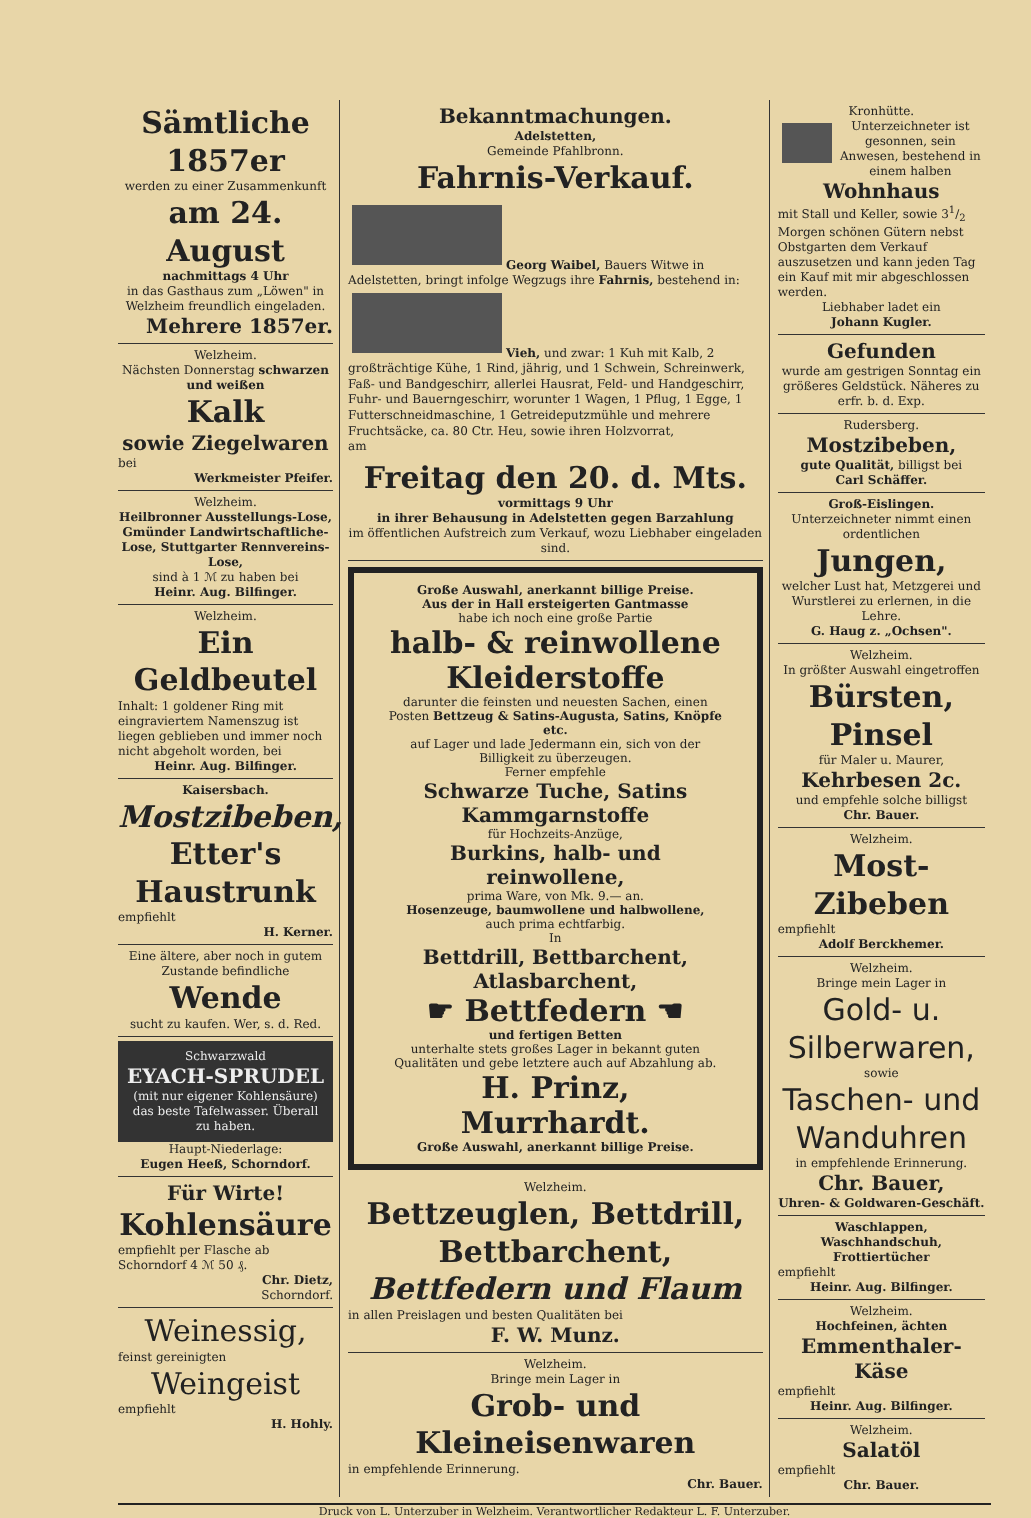Sämtliche 1857er
werden zu einer Zusammenkunft
am 24. August
nachmittags 4 Uhr
in das Gasthaus zum „Löwen" in Welzheim freundlich eingeladen.
Mehrere 1857er.
Welzheim.
Nächsten Donnerstag schwarzen und weißen
Kalk
sowie Ziegelwaren
bei
Werkmeister Pfeifer.
Welzheim.
Heilbronner Ausstellungs-Lose, Gmünder Landwirtschaftliche-Lose, Stuttgarter Rennvereins-Lose,
sind à 1 ℳ zu haben bei
Heinr. Aug. Bilfinger.
Welzheim.
Ein Geldbeutel
Inhalt: 1 goldener Ring mit eingraviertem Namenszug ist liegen geblieben und immer noch nicht abgeholt worden, bei
Heinr. Aug. Bilfinger.
Kaisersbach.
Mostzibeben,
Etter's Haustrunk
empfiehlt
H. Kerner.
Eine ältere, aber noch in gutem Zustande befindliche
Wende
sucht zu kaufen. Wer, s. d. Red.
Schwarzwald
EYACH-SPRUDEL
(mit nur eigener Kohlensäure) das beste Tafelwasser. Überall zu haben.
Haupt-Niederlage:
Eugen Heeß, Schorndorf.
Für Wirte!
Kohlensäure
empfiehlt per Flasche ab Schorndorf 4 ℳ 50 ₰.
Chr. Dietz,
Schorndorf.
Weinessig,
feinst gereinigten
Weingeist
empfiehlt
H. Hohly.
Bekanntmachungen.
Adelstetten,
Gemeinde Pfahlbronn.
Fahrnis-Verkauf.
Georg Waibel, Bauers Witwe in Adelstetten, bringt infolge Wegzugs ihre Fahrnis, bestehend in:
Vieh, und zwar: 1 Kuh mit Kalb, 2 großträchtige Kühe, 1 Rind, jährig, und 1 Schwein, Schreinwerk, Faß- und Bandgeschirr, allerlei Hausrat, Feld- und Handgeschirr, Fuhr- und Bauerngeschirr, worunter 1 Wagen, 1 Pflug, 1 Egge, 1 Futterschneidmaschine, 1 Getreideputzmühle und mehrere Fruchtsäcke, ca. 80 Ctr. Heu, sowie ihren Holzvorrat,
am
Freitag den 20. d. Mts.
vormittags 9 Uhr
in ihrer Behausung in Adelstetten gegen Barzahlung
im öffentlichen Aufstreich zum Verkauf, wozu Liebhaber eingeladen sind.
Große Auswahl, anerkannt billige Preise.
Aus der in Hall ersteigerten Gantmasse
habe ich noch eine große Partie
halb- & reinwollene Kleiderstoffe
darunter die feinsten und neuesten Sachen, einen Posten Bettzeug & Satins-Augusta, Satins, Knöpfe etc.
auf Lager und lade Jedermann ein, sich von der Billigkeit zu überzeugen.
Ferner empfehle
Schwarze Tuche, Satins Kammgarnstoffe
für Hochzeits-Anzüge,
Burkins, halb- und reinwollene,
prima Ware, von Mk. 9.— an.
Hosenzeuge, baumwollene und halbwollene,
auch prima echtfarbig.
In
Bettdrill, Bettbarchent, Atlasbarchent,
☛ Bettfedern ☚
und fertigen Betten
unterhalte stets großes Lager in bekannt guten Qualitäten und gebe letztere auch auf Abzahlung ab.
H. Prinz, Murrhardt.
Große Auswahl, anerkannt billige Preise.
Welzheim.
Bettzeuglen, Bettdrill, Bettbarchent,
Bettfedern und Flaum
in allen Preislagen und besten Qualitäten bei
F. W. Munz.
Welzheim.
Bringe mein Lager in
Grob- und Kleineisenwaren
in empfehlende Erinnerung.
Chr. Bauer.
Kronhütte.
Unterzeichneter ist gesonnen, sein Anwesen, bestehend in einem halben
Wohnhaus
mit Stall und Keller, sowie 31/2 Morgen schönen Gütern nebst Obstgarten dem Verkauf auszusetzen und kann jeden Tag ein Kauf mit mir abgeschlossen werden.
Liebhaber ladet ein
Johann Kugler.
Gefunden
wurde am gestrigen Sonntag ein größeres Geldstück. Näheres zu erfr. b. d. Exp.
Rudersberg.
Mostzibeben,
gute Qualität, billigst bei
Carl Schäffer.
Groß-Eislingen.
Unterzeichneter nimmt einen ordentlichen
Jungen,
welcher Lust hat, Metzgerei und Wurstlerei zu erlernen, in die Lehre.
G. Haug z. „Ochsen".
Welzheim.
In größter Auswahl eingetroffen
Bürsten, Pinsel
für Maler u. Maurer,
Kehrbesen 2c.
und empfehle solche billigst
Chr. Bauer.
Welzheim.
Most-Zibeben
empfiehlt
Adolf Berckhemer.
Welzheim.
Bringe mein Lager in
Gold- u. Silberwaren,
sowie
Taschen- und Wanduhren
in empfehlende Erinnerung.
Chr. Bauer,
Uhren- & Goldwaren-Geschäft.
Waschlappen, Waschhandschuh, Frottiertücher
empfiehlt
Heinr. Aug. Bilfinger.
Welzheim.
Hochfeinen, ächten
Emmenthaler-Käse
empfiehlt
Heinr. Aug. Bilfinger.
Welzheim.
Salatöl
empfiehlt
Chr. Bauer.
Druck von L. Unterzuber in Welzheim. Verantwortlicher Redakteur L. F. Unterzuber.